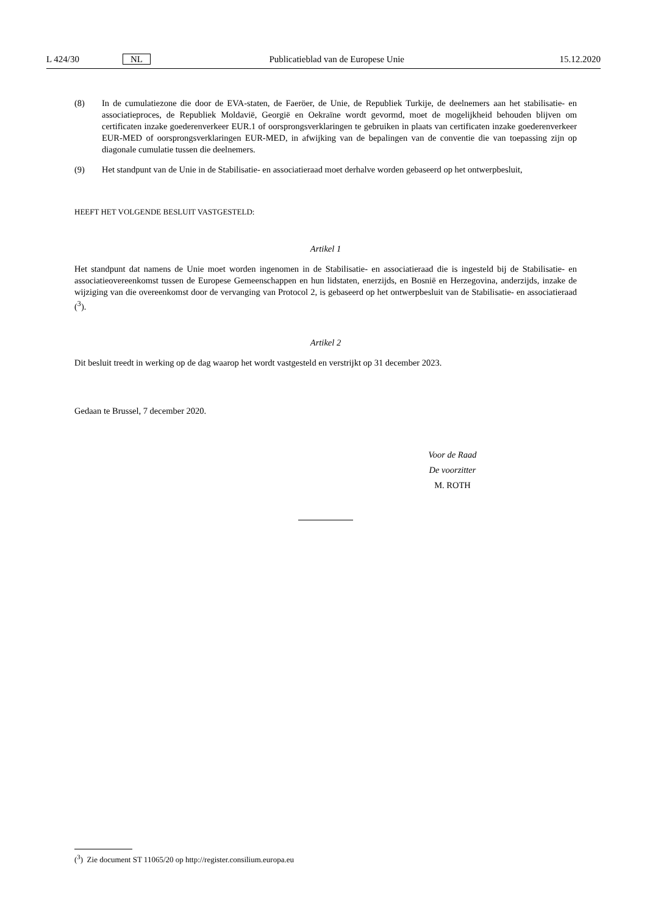L 424/30 NL Publicatieblad van de Europese Unie 15.12.2020
(8) In de cumulatiezone die door de EVA-staten, de Faeröer, de Unie, de Republiek Turkije, de deelnemers aan het stabilisatie- en associatieproces, de Republiek Moldavië, Georgië en Oekraïne wordt gevormd, moet de mogelijkheid behouden blijven om certificaten inzake goederenverkeer EUR.1 of oorsprongsverklaringen te gebruiken in plaats van certificaten inzake goederenverkeer EUR-MED of oorsprongsverklaringen EUR-MED, in afwijking van de bepalingen van de conventie die van toepassing zijn op diagonale cumulatie tussen die deelnemers.
(9) Het standpunt van de Unie in de Stabilisatie- en associatieraad moet derhalve worden gebaseerd op het ontwerpbesluit,
HEEFT HET VOLGENDE BESLUIT VASTGESTELD:
Artikel 1
Het standpunt dat namens de Unie moet worden ingenomen in de Stabilisatie- en associatieraad die is ingesteld bij de Stabilisatie- en associatieovereenkomst tussen de Europese Gemeenschappen en hun lidstaten, enerzijds, en Bosnië en Herzegovina, anderzijds, inzake de wijziging van die overeenkomst door de vervanging van Protocol 2, is gebaseerd op het ontwerpbesluit van de Stabilisatie- en associatieraad (<sup>3</sup>).
Artikel 2
Dit besluit treedt in werking op de dag waarop het wordt vastgesteld en verstrijkt op 31 december 2023.
Gedaan te Brussel, 7 december 2020.
Voor de Raad
De voorzitter
M. ROTH
(<sup>3</sup>) Zie document ST 11065/20 op http://register.consilium.europa.eu